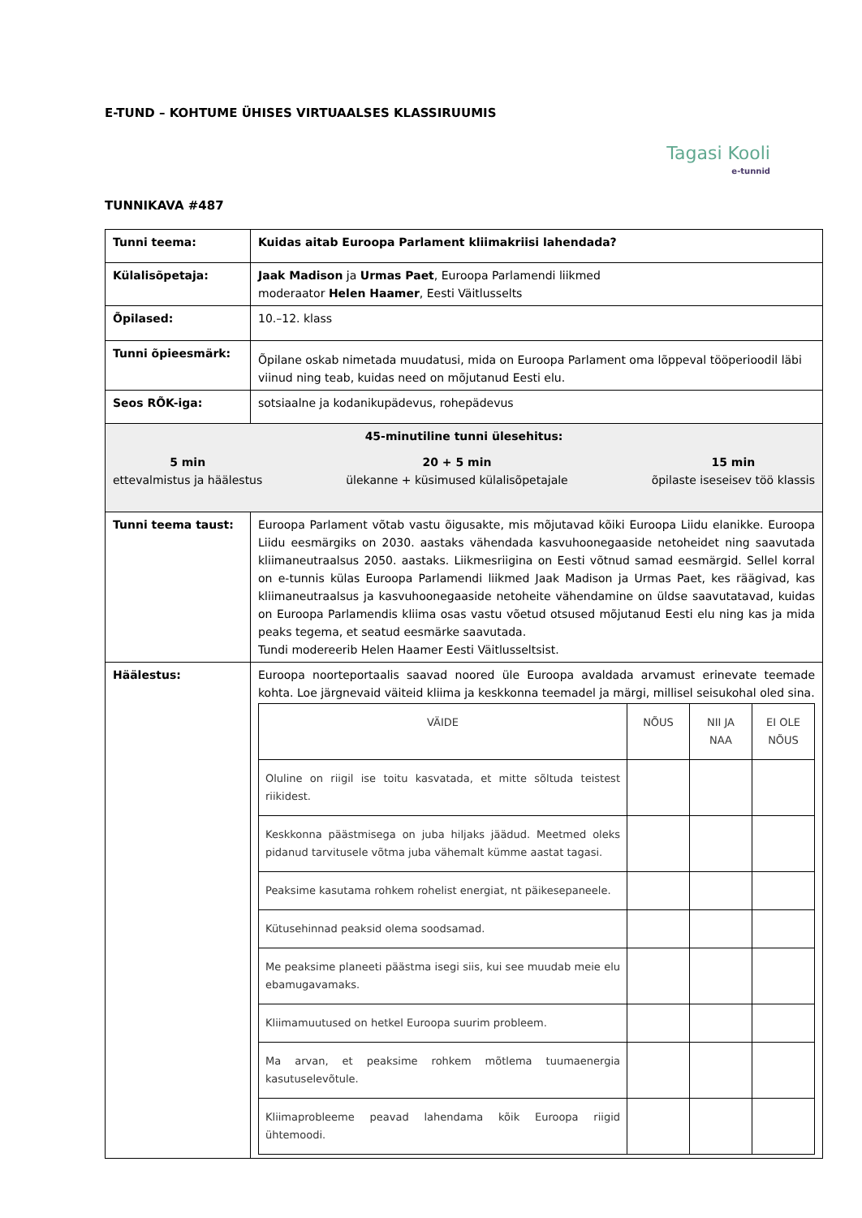E-TUND – KOHTUME ÜHISES VIRTUAALSES KLASSIRUUMIS
Tagasi Kooli
e-tunnid
TUNNIKAVA #487
| Tunni teema: | Kuidas aitab Euroopa Parlament kliimakriisi lahendada? |
| Külalisõpetaja: | Jaak Madison ja Urmas Paet , Euroopa Parlamendi liikmed moderaator Helen Haamer , Eesti Väitlusselts |
| Õpilased: | 10.–12. klass |
| Tunni õpieesmärk: | Õpilane oskab nimetada muudatusi, mida on Euroopa Parlament oma lõppeval tööperioodil läbi viinud ning teab, kuidas need on mõjutanud Eesti elu. |
| Seos RÕK-iga: | sotsiaalne ja kodanikupädevus, rohepädevus |
| 45-minutiline tunni ülesehitus: 5 min ettevalmistus ja häälestus 20 + 5 min ülekanne + küsimused külalisõpetajale 15 min õpilaste iseseisev töö klassis | |
| Tunni teema taust: | Euroopa Parlament võtab vastu õigusakte, mis mõjutavad kõiki Euroopa Liidu elanikke. Euroopa Liidu eesmärgiks on 2030. aastaks vähendada kasvuhoonegaaside netoheidet ning saavutada kliimaneutraalsus 2050. aastaks. Liikmesriigina on Eesti võtnud samad eesmärgid. Sellel korral on e-tunnis külas Euroopa Parlamendi liikmed Jaak Madison ja Urmas Paet, kes räägivad, kas kliimaneutraalsus ja kasvuhoonegaaside netoheite vähendamine on üldse saavutatavad, kuidas on Euroopa Parlamendis kliima osas vastu võetud otsused mõjutanud Eesti elu ning kas ja mida peaks tegema, et seatud eesmärke saavutada. Tundi modereerib Helen Haamer Eesti Väitlusseltsist. |
| Häälestus: | Euroopa noorteportaalis saavad noored üle Euroopa avaldada arvamust erinevate teemade kohta. Loe järgnevaid väiteid kliima ja keskkonna teemadel ja märgi, millisel seisukohal oled sina. / VÄIDE / NÕUS / NII JA NAA / EI OLE NÕUS / / Oluline on riigil ise toitu kasvatada, et mitte sõltuda teistest riikidest. / / / / / Keskkonna päästmisega on juba hiljaks jäädud. Meetmed oleks pidanud tarvitusele võtma juba vähemalt kümme aastat tagasi. / / / / / Peaksime kasutama rohkem rohelist energiat, nt päikesepaneele. / / / / / Kütusehinnad peaksid olema soodsamad. / / / / / Me peaksime planeeti päästma isegi siis, kui see muudab meie elu ebamugavamaks. / / / / / Kliimamuutused on hetkel Euroopa suurim probleem. / / / / / Ma arvan, et peaksime rohkem mõtlema tuumaenergia kasutuselevõtule. / / / / / Kliimaprobleeme peavad lahendama kõik Euroopa riigid ühtemoodi. / / / / |